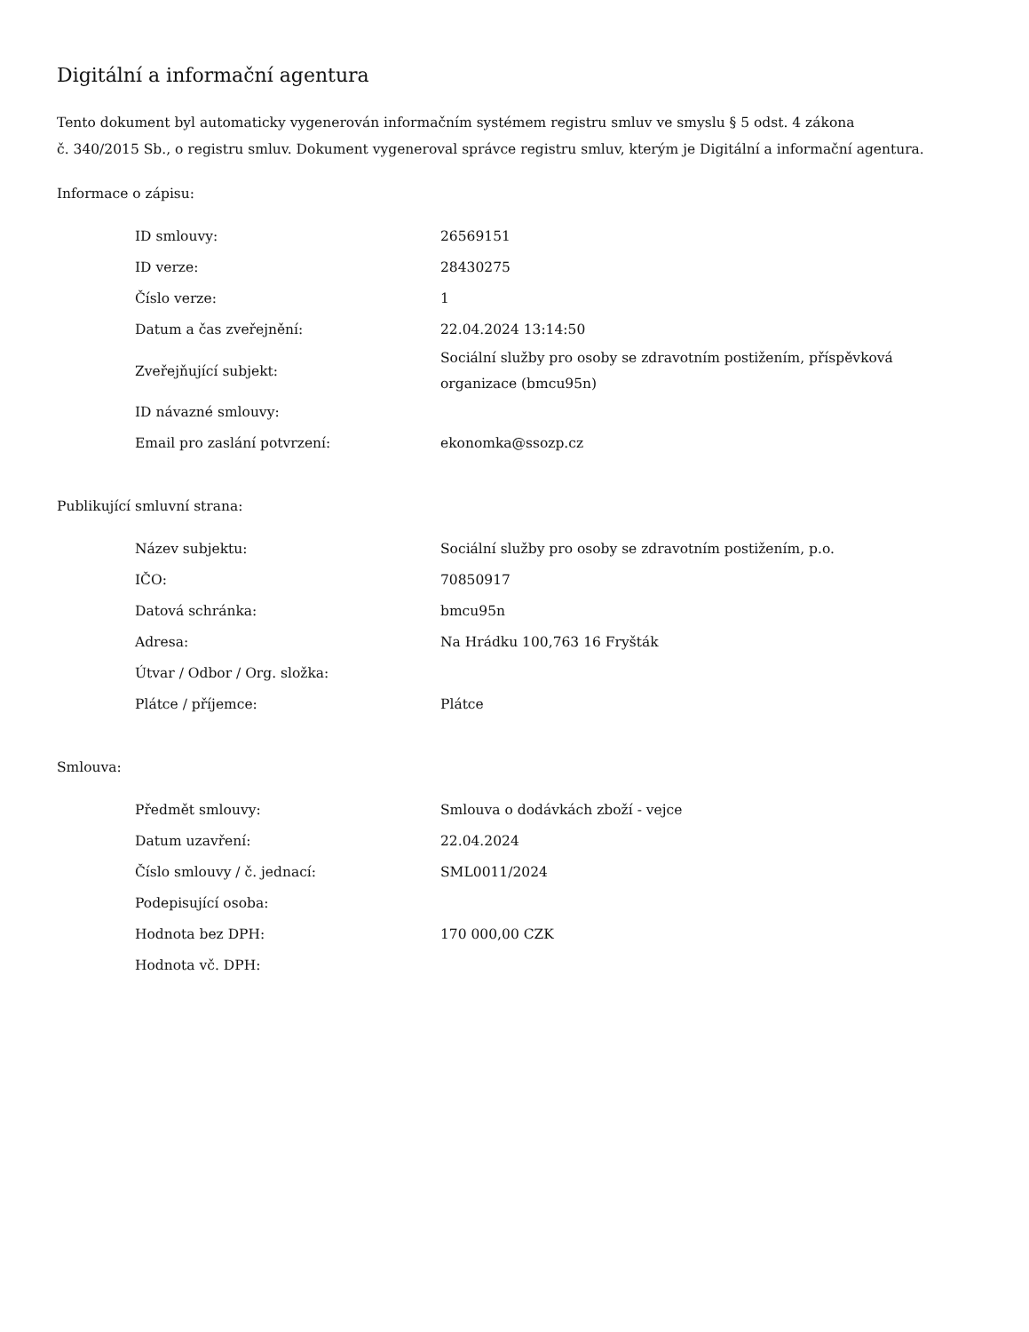Digitální a informační agentura
Tento dokument byl automaticky vygenerován informačním systémem registru smluv ve smyslu § 5 odst. 4 zákona
č. 340/2015 Sb., o registru smluv. Dokument vygeneroval správce registru smluv, kterým je Digitální a informační agentura.
Informace o zápisu:
| ID smlouvy: | 26569151 |
| ID verze: | 28430275 |
| Číslo verze: | 1 |
| Datum a čas zveřejnění: | 22.04.2024 13:14:50 |
| Zveřejňující subjekt: | Sociální služby pro osoby se zdravotním postižením, příspěvková organizace (bmcu95n) |
| ID návazné smlouvy: | |
| Email pro zaslání potvrzení: | ekonomka@ssozp.cz |
Publikující smluvní strana:
| Název subjektu: | Sociální služby pro osoby se zdravotním postižením, p.o. |
| IČO: | 70850917 |
| Datová schránka: | bmcu95n |
| Adresa: | Na Hrádku 100,763 16 Fryšták |
| Útvar / Odbor / Org. složka: | |
| Plátce / příjemce: | Plátce |
Smlouva:
| Předmět smlouvy: | Smlouva o dodávkách zboží - vejce |
| Datum uzavření: | 22.04.2024 |
| Číslo smlouvy / č. jednací: | SML0011/2024 |
| Podepisující osoba: | |
| Hodnota bez DPH: | 170 000,00 CZK |
| Hodnota vč. DPH: | |